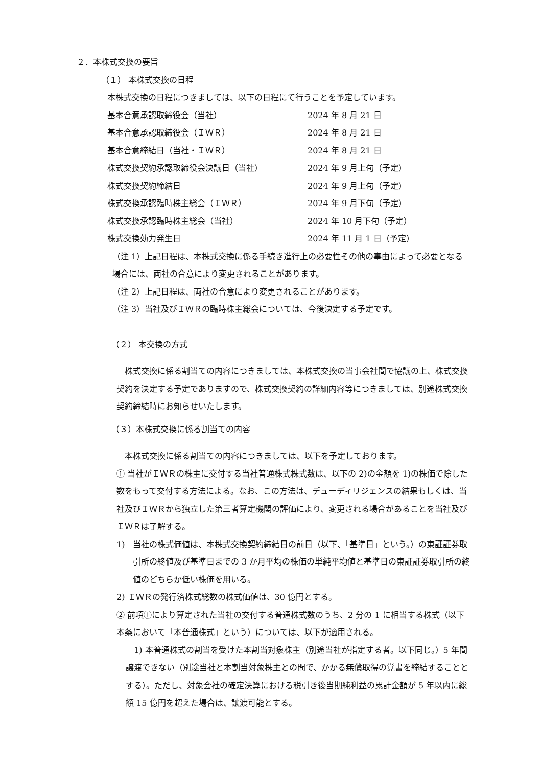２．本株式交換の要旨
（１） 本株式交換の日程
本株式交換の日程につきましては、以下の日程にて行うことを予定しています。
| 基本合意承認取締役会（当社） | 2024 年 8 月 21 日 |
| 基本合意承認取締役会（ＩＷＲ） | 2024 年 8 月 21 日 |
| 基本合意締結日（当社・ＩＷＲ） | 2024 年 8 月 21 日 |
| 株式交換契約承認取締役会決議日（当社） | 2024 年 9 月上旬（予定） |
| 株式交換契約締結日 | 2024 年 9 月上旬（予定） |
| 株式交換承認臨時株主総会（ＩＷＲ） | 2024 年 9 月下旬（予定） |
| 株式交換承認臨時株主総会（当社） | 2024 年 10 月下旬（予定） |
| 株式交換効力発生日 | 2024 年 11 月 1 日（予定） |
（注 1）上記日程は、本株式交換に係る手続き進行上の必要性その他の事由によって必要となる場合には、両社の合意により変更されることがあります。
（注 2）上記日程は、両社の合意により変更されることがあります。
（注 3）当社及びＩＷＲの臨時株主総会については、今後決定する予定です。
（２） 本交換の方式
株式交換に係る割当ての内容につきましては、本株式交換の当事会社間で協議の上、株式交換契約を決定する予定でありますので、株式交換契約の詳細内容等につきましては、別途株式交換契約締結時にお知らせいたします。
（３）本株式交換に係る割当ての内容
本株式交換に係る割当ての内容につきましては、以下を予定しております。
① 当社がＩＷＲの株主に交付する当社普通株式株式数は、以下の 2)の金額を 1)の株価で除した数をもって交付する方法による。なお、この方法は、デューディリジェンスの結果もしくは、当社及びＩＷＲから独立した第三者算定機関の評価により、変更される場合があることを当社及びＩＷＲは了解する。
1)　当社の株式価値は、本株式交換契約締結日の前日（以下、「基準日」という。）の東証証券取引所の終値及び基準日までの 3 か月平均の株価の単純平均値と基準日の東証証券取引所の終値のどちらか低い株価を用いる。
2) ＩＷＲの発行済株式総数の株式価値は、30 億円とする。
② 前項①により算定された当社の交付する普通株式数のうち、2 分の 1 に相当する株式（以下本条において「本普通株式」という）については、以下が適用される。
1) 本普通株式の割当を受けた本割当対象株主（別途当社が指定する者。以下同じ。）5 年間譲渡できない（別途当社と本割当対象株主との間で、かかる無償取得の覚書を締結することとする）。ただし、対象会社の確定決算における税引き後当期純利益の累計金額が 5 年以内に総額 15 億円を超えた場合は、譲渡可能とする。